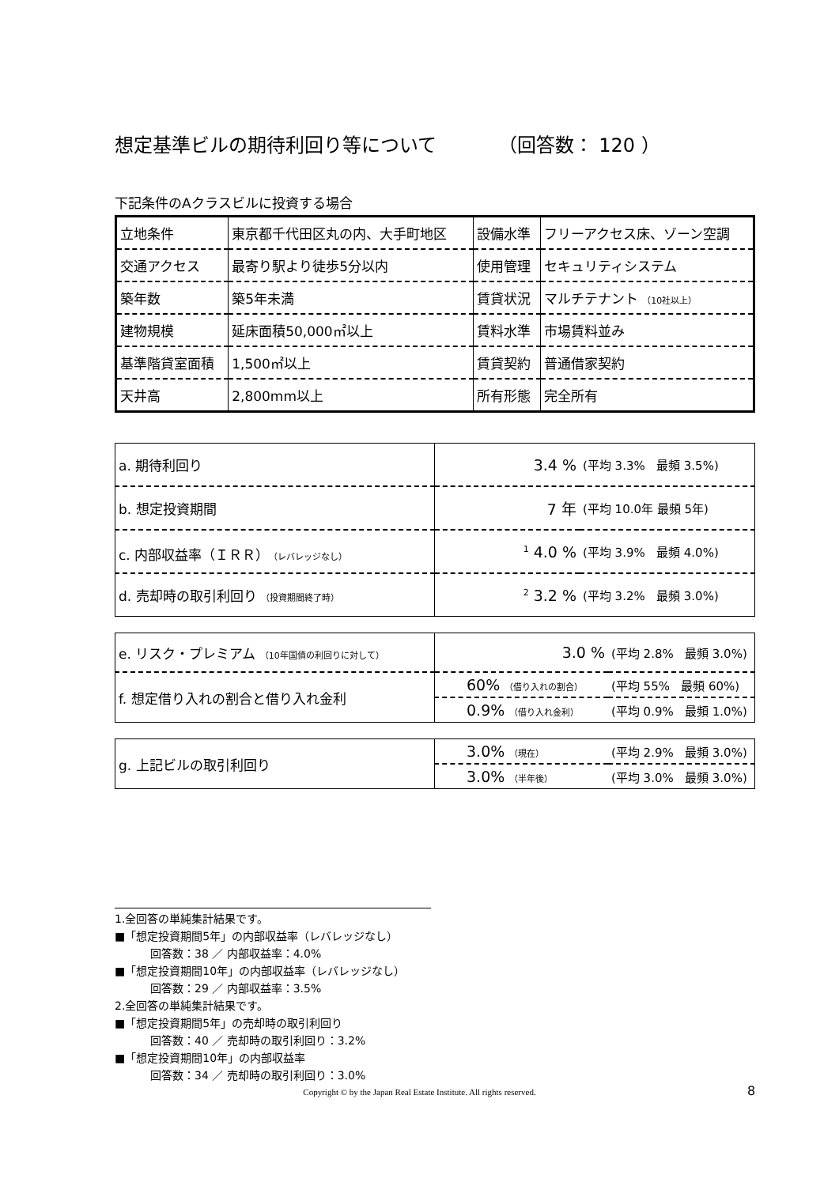想定基準ビルの期待利回り等について （回答数： 120 ）
下記条件のAクラスビルに投資する場合
| 立地条件 | 東京都千代田区丸の内、大手町地区 | 設備水準 | フリーアクセス床、ゾーン空調 |
| 交通アクセス | 最寄り駅より徒歩5分以内 | 使用管理 | セキュリティシステム |
| 築年数 | 築5年未満 | 賃貸状況 | マルチテナント （10社以上） |
| 建物規模 | 延床面積50,000㎡以上 | 賃料水準 | 市場賃料並み |
| 基準階貸室面積 | 1,500㎡以上 | 賃貸契約 | 普通借家契約 |
| 天井高 | 2,800mm以上 | 所有形態 | 完全所有 |
| a. 期待利回り | 3.4 % | (平均 3.3% 最頻 3.5%) |
| b. 想定投資期間 | 7 年 | (平均 10.0年 最頻 5年) |
| c. 内部収益率（ＩＲＲ） （レバレッジなし） | <sup>1</sup> 4.0 % | (平均 3.9% 最頻 4.0%) |
| d. 売却時の取引利回り （投資期間終了時） | <sup>2</sup> 3.2 % | (平均 3.2% 最頻 3.0%) |
| e. リスク・プレミアム （10年国債の利回りに対して） | 3.0 % | (平均 2.8% 最頻 3.0%) |
| f. 想定借り入れの割合と借り入れ金利 | 60% （借り入れの割合） | (平均 55% 最頻 60%) |
| | 0.9% （借り入れ金利） | (平均 0.9% 最頻 1.0%) |
| g. 上記ビルの取引利回り | 3.0% （現在） | (平均 2.9% 最頻 3.0%) |
| | 3.0% （半年後） | (平均 3.0% 最頻 3.0%) |
1.全回答の単純集計結果です。
■「想定投資期間5年」の内部収益率（レバレッジなし）
回答数：38 ／ 内部収益率：4.0%
■「想定投資期間10年」の内部収益率（レバレッジなし）
回答数：29 ／ 内部収益率：3.5%
2.全回答の単純集計結果です。
■「想定投資期間5年」の売却時の取引利回り
回答数：40 ／ 売却時の取引利回り：3.2%
■「想定投資期間10年」の内部収益率
回答数：34 ／ 売却時の取引利回り：3.0%
Copyright © by the Japan Real Estate Institute. All rights reserved. 8